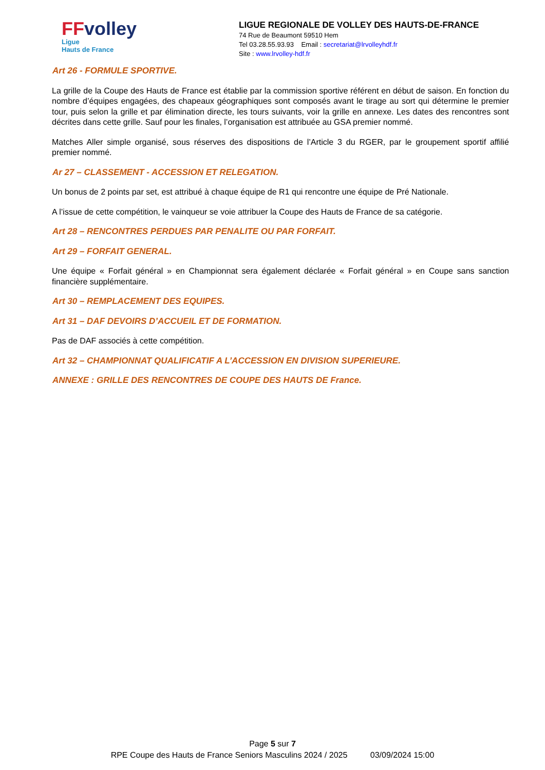FFvolley
Ligue
Hauts de France
LIGUE REGIONALE DE VOLLEY DES HAUTS-DE-FRANCE
74 Rue de Beaumont 59510 Hem
Tel 03.28.55.93.93 Email : secretariat@lrvolleyhdf.fr
Site : www.lrvolley-hdf.fr
Art 26 - FORMULE SPORTIVE.
La grille de la Coupe des Hauts de France est établie par la commission sportive référent en début de saison. En fonction du nombre d’équipes engagées, des chapeaux géographiques sont composés avant le tirage au sort qui détermine le premier tour, puis selon la grille et par élimination directe, les tours suivants, voir la grille en annexe. Les dates des rencontres sont décrites dans cette grille. Sauf pour les finales, l’organisation est attribuée au GSA premier nommé.
Matches Aller simple organisé, sous réserves des dispositions de l’Article 3 du RGER, par le groupement sportif affilié premier nommé.
Ar 27 – CLASSEMENT - ACCESSION ET RELEGATION.
Un bonus de 2 points par set, est attribué à chaque équipe de R1 qui rencontre une équipe de Pré Nationale.
A l’issue de cette compétition, le vainqueur se voie attribuer la Coupe des Hauts de France de sa catégorie.
Art 28 – RENCONTRES PERDUES PAR PENALITE OU PAR FORFAIT.
Art 29 – FORFAIT GENERAL.
Une équipe « Forfait général » en Championnat sera également déclarée « Forfait général » en Coupe sans sanction financière supplémentaire.
Art 30 – REMPLACEMENT DES EQUIPES.
Art 31 – DAF DEVOIRS D’ACCUEIL ET DE FORMATION.
Pas de DAF associés à cette compétition.
Art 32 – CHAMPIONNAT QUALIFICATIF A L’ACCESSION EN DIVISION SUPERIEURE.
ANNEXE : GRILLE DES RENCONTRES DE COUPE DES HAUTS DE France.
Page 5 sur 7
RPE Coupe des Hauts de France Seniors Masculins 2024 / 2025 03/09/2024 15:00